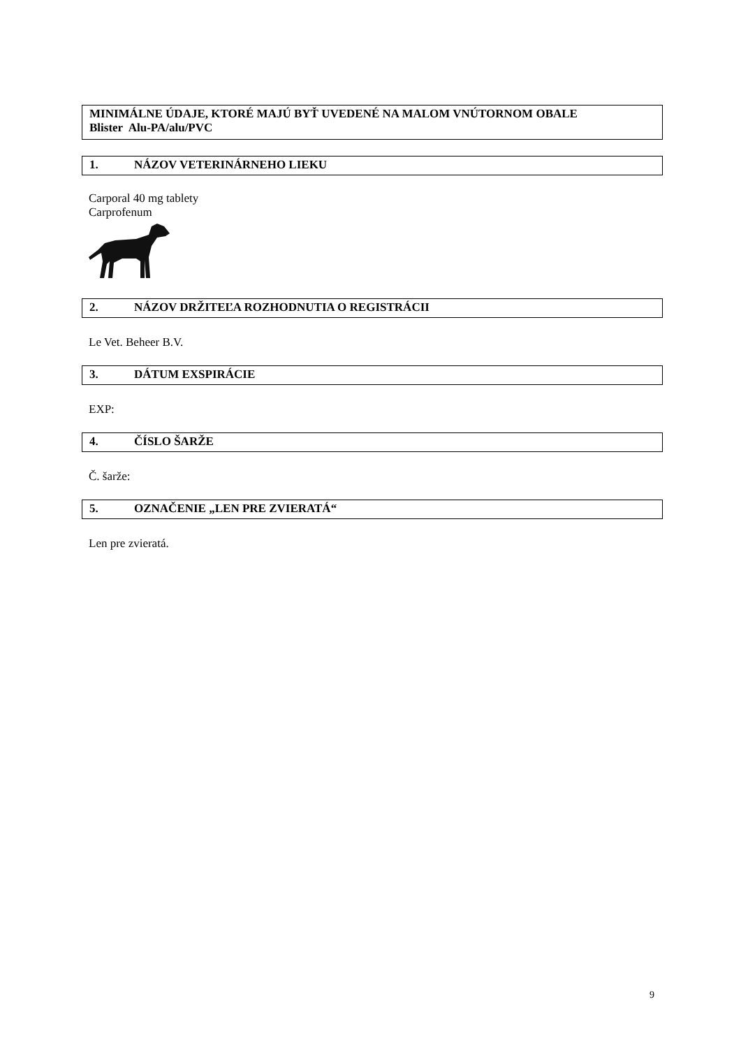MINIMÁLNE ÚDAJE, KTORÉ MAJÚ BYŤ UVEDENÉ NA MALOM VNÚTORNOM OBALE
Blister Alu-PA/alu/PVC
1. NÁZOV VETERINÁRNEHO LIEKU
Carporal 40 mg tablety
Carprofenum
2. NÁZOV DRŽITEĽA ROZHODNUTIA O REGISTRÁCII
Le Vet. Beheer B.V.
3. DÁTUM EXSPIRÁCIE
EXP:
4. ČÍSLO ŠARŽE
Č. šarže:
5. OZNAČENIE „LEN PRE ZVIERATÁ“
Len pre zvieratá.
9